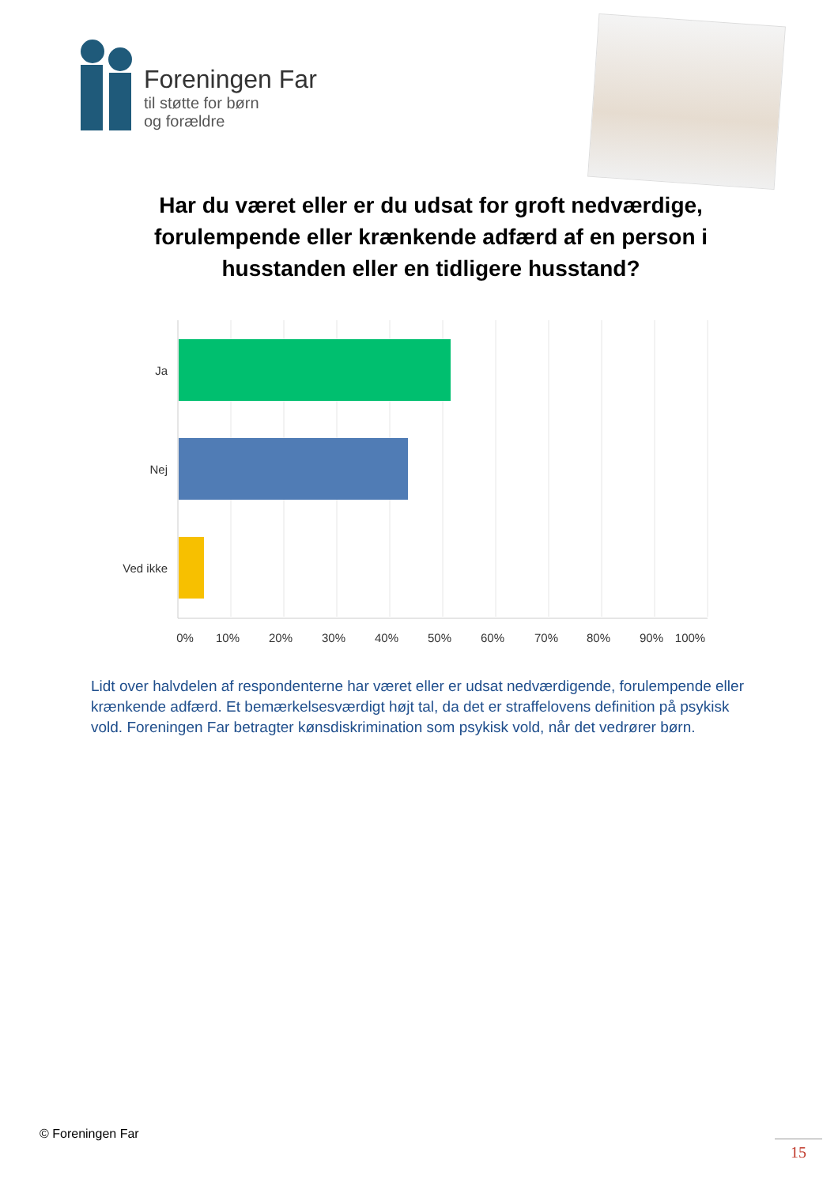Foreningen Far
til støtte for børn
og forældre
Har du været eller er du udsat for groft nedværdige, forulempende eller krænkende adfærd af en person i husstanden eller en tidligere husstand?
Ja
Nej
Ved ikke
0%
10%
20%
30%
40%
50%
60%
70%
80%
90%
100%
Lidt over halvdelen af respondenterne har været eller er udsat nedværdigende, forulempende eller krænkende adfærd. Et bemærkelsesværdigt højt tal, da det er straffelovens definition på psykisk vold. Foreningen Far betragter kønsdiskrimination som psykisk vold, når det vedrører børn.
© Foreningen Far
15